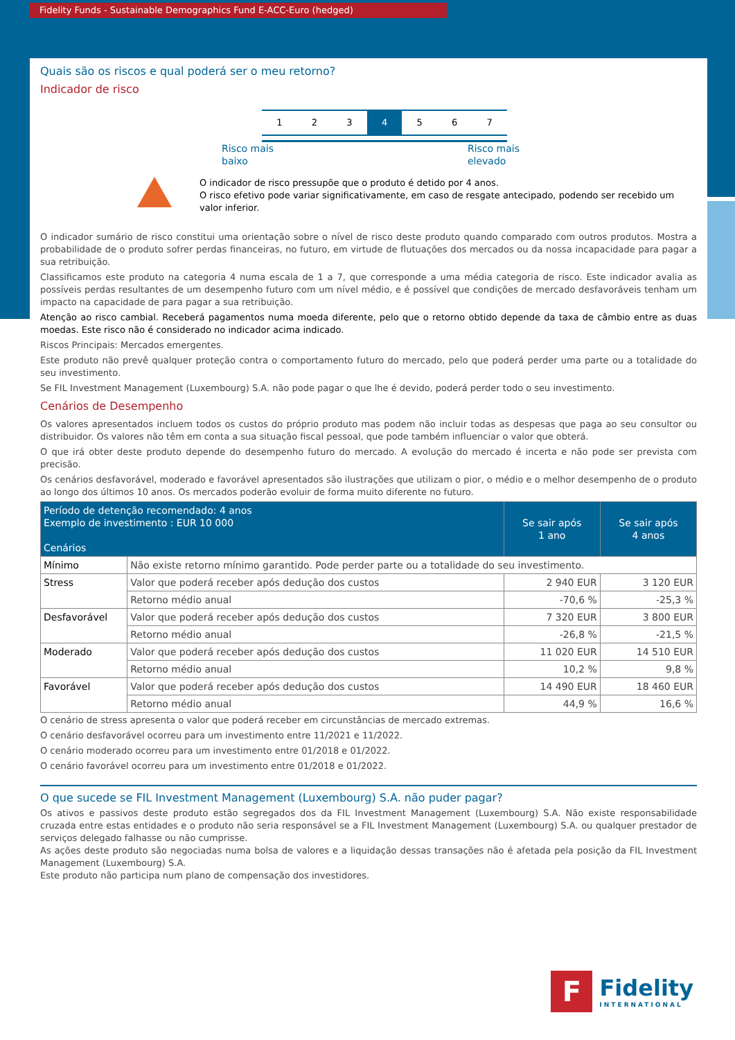Fidelity Funds - Sustainable Demographics Fund E-ACC-Euro (hedged)
Quais são os riscos e qual poderá ser o meu retorno?
Indicador de risco
1 2 3 4 5 6 7
Risco mais
baixo Risco mais
elevado
O indicador de risco pressupõe que o produto é detido por 4 anos.
O risco efetivo pode variar significativamente, em caso de resgate antecipado, podendo ser recebido um valor inferior.
O indicador sumário de risco constitui uma orientação sobre o nível de risco deste produto quando comparado com outros produtos. Mostra a probabilidade de o produto sofrer perdas financeiras, no futuro, em virtude de flutuações dos mercados ou da nossa incapacidade para pagar a sua retribuição.
Classificamos este produto na categoria 4 numa escala de 1 a 7, que corresponde a uma média categoria de risco. Este indicador avalia as possíveis perdas resultantes de um desempenho futuro com um nível médio, e é possível que condições de mercado desfavoráveis tenham um impacto na capacidade de para pagar a sua retribuição.
Atenção ao risco cambial. Receberá pagamentos numa moeda diferente, pelo que o retorno obtido depende da taxa de câmbio entre as duas moedas. Este risco não é considerado no indicador acima indicado.
Riscos Principais: Mercados emergentes.
Este produto não prevê qualquer proteção contra o comportamento futuro do mercado, pelo que poderá perder uma parte ou a totalidade do seu investimento.
Se FIL Investment Management (Luxembourg) S.A. não pode pagar o que lhe é devido, poderá perder todo o seu investimento.
Cenários de Desempenho
Os valores apresentados incluem todos os custos do próprio produto mas podem não incluir todas as despesas que paga ao seu consultor ou distribuidor. Os valores não têm em conta a sua situação fiscal pessoal, que pode também influenciar o valor que obterá.
O que irá obter deste produto depende do desempenho futuro do mercado. A evolução do mercado é incerta e não pode ser prevista com precisão.
Os cenários desfavorável, moderado e favorável apresentados são ilustrações que utilizam o pior, o médio e o melhor desempenho de o produto ao longo dos últimos 10 anos. Os mercados poderão evoluir de forma muito diferente no futuro.
| Período de detenção recomendado: 4 anos Exemplo de investimento : EUR 10 000 Cenários | | Se sair após 1 ano | Se sair após 4 anos |
| --- | --- | --- | --- |
| Mínimo | Não existe retorno mínimo garantido. Pode perder parte ou a totalidade do seu investimento. | | |
| Stress | Valor que poderá receber após dedução dos custos | 2 940 EUR | 3 120 EUR |
| | Retorno médio anual | -70,6 % | -25,3 % |
| Desfavorável | Valor que poderá receber após dedução dos custos | 7 320 EUR | 3 800 EUR |
| | Retorno médio anual | -26,8 % | -21,5 % |
| Moderado | Valor que poderá receber após dedução dos custos | 11 020 EUR | 14 510 EUR |
| | Retorno médio anual | 10,2 % | 9,8 % |
| Favorável | Valor que poderá receber após dedução dos custos | 14 490 EUR | 18 460 EUR |
| | Retorno médio anual | 44,9 % | 16,6 % |
O cenário de stress apresenta o valor que poderá receber em circunstâncias de mercado extremas.
O cenário desfavorável ocorreu para um investimento entre 11/2021 e 11/2022.
O cenário moderado ocorreu para um investimento entre 01/2018 e 01/2022.
O cenário favorável ocorreu para um investimento entre 01/2018 e 01/2022.
O que sucede se FIL Investment Management (Luxembourg) S.A. não puder pagar?
Os ativos e passivos deste produto estão segregados dos da FIL Investment Management (Luxembourg) S.A. Não existe responsabilidade cruzada entre estas entidades e o produto não seria responsável se a FIL Investment Management (Luxembourg) S.A. ou qualquer prestador de serviços delegado falhasse ou não cumprisse.
As ações deste produto são negociadas numa bolsa de valores e a liquidação dessas transações não é afetada pela posição da FIL Investment Management (Luxembourg) S.A.
Este produto não participa num plano de compensação dos investidores.
F
Fidelity
INTERNATIONAL